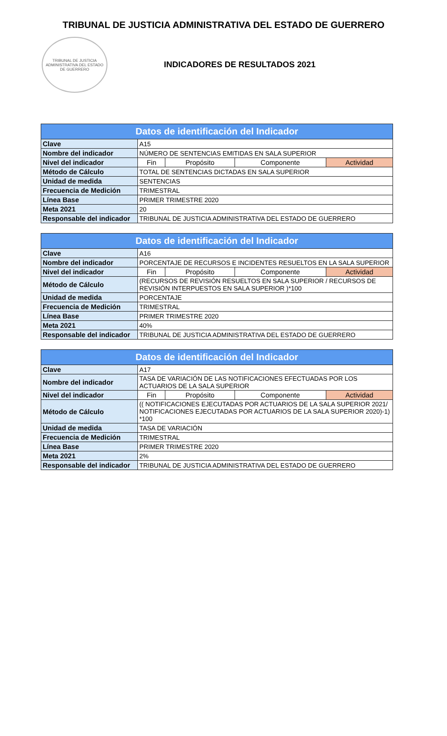TRIBUNAL DE JUSTICIA ADMINISTRATIVA DEL ESTADO DE GUERRERO
TRIBUNAL DE JUSTICIA ADMINISTRATIVA DEL ESTADO DE GUERRERO
INDICADORES DE RESULTADOS 2021
| Datos de identificación del Indicador | | | | |
| --- | --- | --- | --- | --- |
| Clave | A15 | | | |
| Nombre del indicador | NÚMERO DE SENTENCIAS EMITIDAS EN SALA SUPERIOR | | | |
| Nivel del indicador | Fin | Propósito | Componente | Actividad |
| Método de Cálculo | TOTAL DE SENTENCIAS DICTADAS EN SALA SUPERIOR | | | |
| Unidad de medida | SENTENCIAS | | | |
| Frecuencia de Medición | TRIMESTRAL | | | |
| Línea Base | PRIMER TRIMESTRE 2020 | | | |
| Meta 2021 | 20 | | | |
| Responsable del indicador | TRIBUNAL DE JUSTICIA ADMINISTRATIVA DEL ESTADO DE GUERRERO | | | |
| Datos de identificación del Indicador | | | | |
| --- | --- | --- | --- | --- |
| Clave | A16 | | | |
| Nombre del indicador | PORCENTAJE DE RECURSOS E INCIDENTES RESUELTOS EN LA SALA SUPERIOR | | | |
| Nivel del indicador | Fin | Propósito | Componente | Actividad |
| Método de Cálculo | (RECURSOS DE REVISIÓN RESUELTOS EN SALA SUPERIOR / RECURSOS DE REVISIÓN INTERPUESTOS EN SALA SUPERIOR )*100 | | | |
| Unidad de medida | PORCENTAJE | | | |
| Frecuencia de Medición | TRIMESTRAL | | | |
| Línea Base | PRIMER TRIMESTRE 2020 | | | |
| Meta 2021 | 40% | | | |
| Responsable del indicador | TRIBUNAL DE JUSTICIA ADMINISTRATIVA DEL ESTADO DE GUERRERO | | | |
| Datos de identificación del Indicador | | | | |
| --- | --- | --- | --- | --- |
| Clave | A17 | | | |
| Nombre del indicador | TASA DE VARIACIÓN DE LAS NOTIFICACIONES EFECTUADAS POR LOS ACTUARIOS DE LA SALA SUPERIOR | | | |
| Nivel del indicador | Fin | Propósito | Componente | Actividad |
| Método de Cálculo | (( NOTIFICACIONES EJECUTADAS POR ACTUARIOS DE LA SALA SUPERIOR 2021/ NOTIFICACIONES EJECUTADAS POR ACTUARIOS DE LA SALA SUPERIOR 2020)-1) *100 | | | |
| Unidad de medida | TASA DE VARIACIÓN | | | |
| Frecuencia de Medición | TRIMESTRAL | | | |
| Línea Base | PRIMER TRIMESTRE 2020 | | | |
| Meta 2021 | 2% | | | |
| Responsable del indicador | TRIBUNAL DE JUSTICIA ADMINISTRATIVA DEL ESTADO DE GUERRERO | | | |